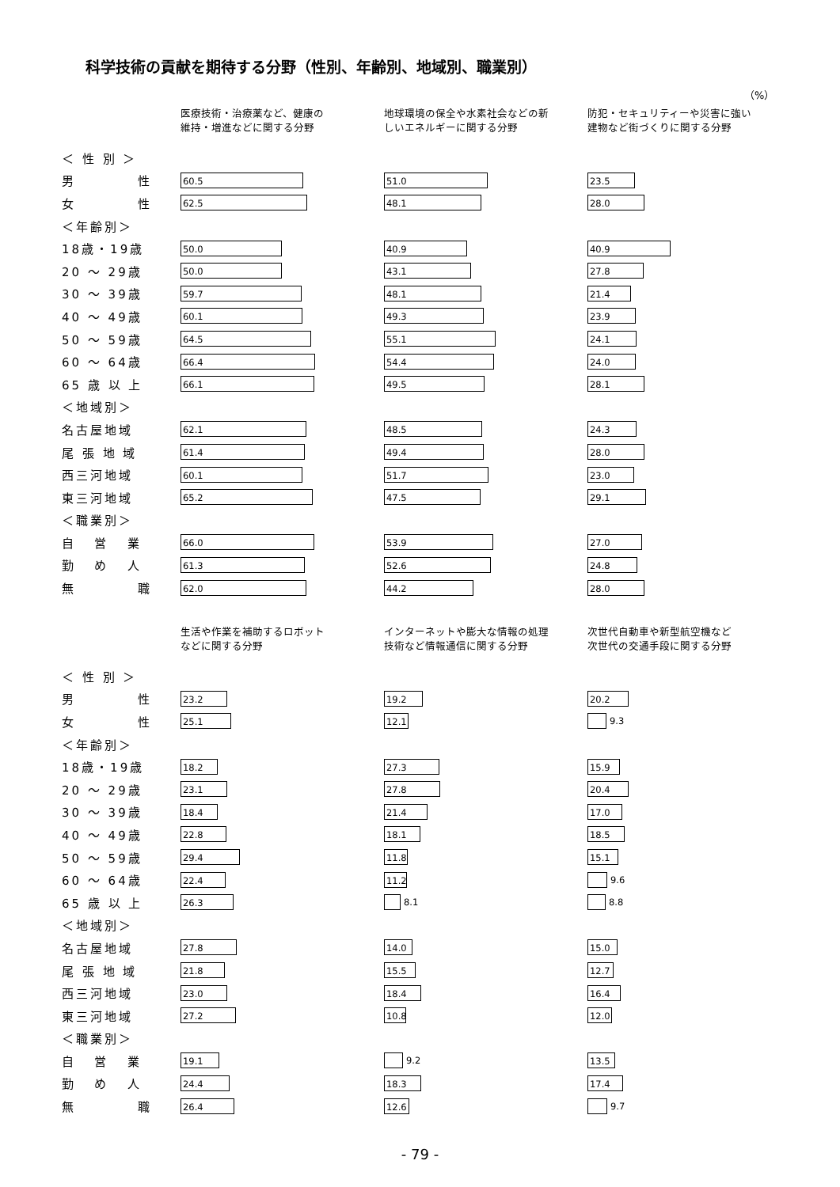科学技術の貢献を期待する分野（性別、年齢別、地域別、職業別）
（%）
| | 医療技術・治療薬など、健康の 維持・増進などに関する分野 | 地球環境の保全や水素社会などの新 しいエネルギーに関する分野 | 防犯・セキュリティーや災害に強い 建物など街づくりに関する分野 |
| --- | --- | --- | --- |
| ＜ 性 別 ＞ | | | |
| 男 性 | 60.5 | 51.0 | 23.5 |
| 女 性 | 62.5 | 48.1 | 28.0 |
| ＜年齢別＞ | | | |
| 18歳・19歳 | 50.0 | 40.9 | 40.9 |
| 20 ～ 29歳 | 50.0 | 43.1 | 27.8 |
| 30 ～ 39歳 | 59.7 | 48.1 | 21.4 |
| 40 ～ 49歳 | 60.1 | 49.3 | 23.9 |
| 50 ～ 59歳 | 64.5 | 55.1 | 24.1 |
| 60 ～ 64歳 | 66.4 | 54.4 | 24.0 |
| 65 歳 以 上 | 66.1 | 49.5 | 28.1 |
| ＜地域別＞ | | | |
| 名古屋地域 | 62.1 | 48.5 | 24.3 |
| 尾 張 地 域 | 61.4 | 49.4 | 28.0 |
| 西三河地域 | 60.1 | 51.7 | 23.0 |
| 東三河地域 | 65.2 | 47.5 | 29.1 |
| ＜職業別＞ | | | |
| 自 営 業 | 66.0 | 53.9 | 27.0 |
| 勤 め 人 | 61.3 | 52.6 | 24.8 |
| 無 職 | 62.0 | 44.2 | 28.0 |
| | 生活や作業を補助するロボット などに関する分野 | インターネットや膨大な情報の処理 技術など情報通信に関する分野 | 次世代自動車や新型航空機など 次世代の交通手段に関する分野 |
| --- | --- | --- | --- |
| ＜ 性 別 ＞ | | | |
| 男 性 | 23.2 | 19.2 | 20.2 |
| 女 性 | 25.1 | 12.1 | 9.3 |
| ＜年齢別＞ | | | |
| 18歳・19歳 | 18.2 | 27.3 | 15.9 |
| 20 ～ 29歳 | 23.1 | 27.8 | 20.4 |
| 30 ～ 39歳 | 18.4 | 21.4 | 17.0 |
| 40 ～ 49歳 | 22.8 | 18.1 | 18.5 |
| 50 ～ 59歳 | 29.4 | 11.8 | 15.1 |
| 60 ～ 64歳 | 22.4 | 11.2 | 9.6 |
| 65 歳 以 上 | 26.3 | 8.1 | 8.8 |
| ＜地域別＞ | | | |
| 名古屋地域 | 27.8 | 14.0 | 15.0 |
| 尾 張 地 域 | 21.8 | 15.5 | 12.7 |
| 西三河地域 | 23.0 | 18.4 | 16.4 |
| 東三河地域 | 27.2 | 10.8 | 12.0 |
| ＜職業別＞ | | | |
| 自 営 業 | 19.1 | 9.2 | 13.5 |
| 勤 め 人 | 24.4 | 18.3 | 17.4 |
| 無 職 | 26.4 | 12.6 | 9.7 |
- 79 -